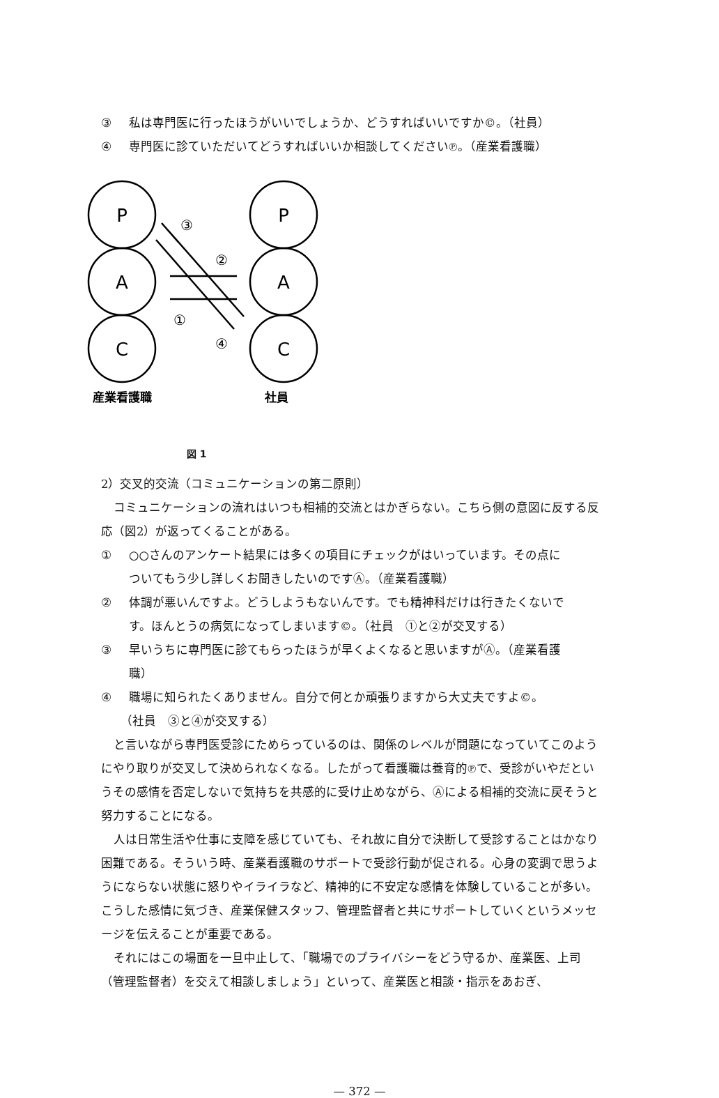③ 私は専門医に行ったほうがいいでしょうか、どうすればいいですか©。（社員）
④ 専門医に診ていただいてどうすればいいか相談してください℗。（産業看護職）
P
A
C
P
A
C
③
②
①
④
産業看護職
社員
図 1
2）交叉的交流（コミュニケーションの第二原則）
コミュニケーションの流れはいつも相補的交流とはかぎらない。こちら側の意図に反する反応（図2）が返ってくることがある。
① ○○さんのアンケート結果には多くの項目にチェックがはいっています。その点に
ついてもう少し詳しくお聞きしたいのですⒶ。（産業看護職）
② 体調が悪いんですよ。どうしようもないんです。でも精神科だけは行きたくないで
す。ほんとうの病気になってしまいます©。（社員　①と②が交叉する）
③ 早いうちに専門医に診てもらったほうが早くよくなると思いますがⒶ。（産業看護
職）
④ 職場に知られたくありません。自分で何とか頑張りますから大丈夫ですよ©。
（社員　③と④が交叉する）
と言いながら専門医受診にためらっているのは、関係のレベルが問題になっていてこのようにやり取りが交叉して決められなくなる。したがって看護職は養育的℗で、受診がいやだというその感情を否定しないで気持ちを共感的に受け止めながら、Ⓐによる相補的交流に戻そうと努力することになる。
人は日常生活や仕事に支障を感じていても、それ故に自分で決断して受診することはかなり困難である。そういう時、産業看護職のサポートで受診行動が促される。心身の変調で思うようにならない状態に怒りやイライラなど、精神的に不安定な感情を体験していることが多い。こうした感情に気づき、産業保健スタッフ、管理監督者と共にサポートしていくというメッセージを伝えることが重要である。
それにはこの場面を一旦中止して、「職場でのプライバシーをどう守るか、産業医、上司（管理監督者）を交えて相談しましょう」といって、産業医と相談・指示をあおぎ、
— 372 —